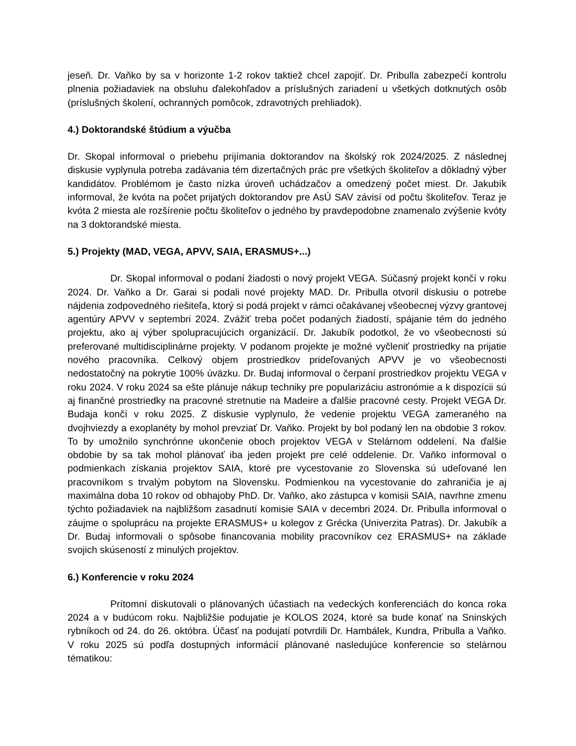jeseň. Dr. Vaňko by sa v horizonte 1-2 rokov taktiež chcel zapojiť. Dr. Pribulla zabezpečí kontrolu plnenia požiadaviek na obsluhu ďalekohľadov a príslušných zariadení u všetkých dotknutých osôb (príslušných školení, ochranných pomôcok, zdravotných prehliadok).
4.) Doktorandské štúdium a výučba
Dr. Skopal informoval o priebehu prijímania doktorandov na školský rok 2024/2025. Z následnej diskusie vyplynula potreba zadávania tém dizertačných prác pre všetkých školiteľov a dôkladný výber kandidátov. Problémom je často nízka úroveň uchádzačov a omedzený počet miest. Dr. Jakubík informoval, že kvóta na počet prijatých doktorandov pre AsÚ SAV závisí od počtu školiteľov. Teraz je kvóta 2 miesta ale rozšírenie počtu školiteľov o jedného by pravdepodobne znamenalo zvýšenie kvóty na 3 doktorandské miesta.
5.) Projekty (MAD, VEGA, APVV, SAIA, ERASMUS+...)
Dr. Skopal informoval o podaní žiadosti o nový projekt VEGA. Súčasný projekt končí v roku 2024. Dr. Vaňko a Dr. Garai si podali nové projekty MAD. Dr. Pribulla otvoril diskusiu o potrebe nájdenia zodpovedného riešiteľa, ktorý si podá projekt v rámci očakávanej všeobecnej výzvy grantovej agentúry APVV v septembri 2024. Zvážiť treba počet podaných žiadostí, spájanie tém do jedného projektu, ako aj výber spolupracujúcich organizácií. Dr. Jakubík podotkol, že vo všeobecnosti sú preferované multidisciplinárne projekty. V podanom projekte je možné vyčleniť prostriedky na prijatie nového pracovníka. Celkový objem prostriedkov prideľovaných APVV je vo všeobecnosti nedostatočný na pokrytie 100% úväzku. Dr. Budaj informoval o čerpaní prostriedkov projektu VEGA v roku 2024. V roku 2024 sa ešte plánuje nákup techniky pre popularizáciu astronómie a k dispozícii sú aj finančné prostriedky na pracovné stretnutie na Madeire a ďalšie pracovné cesty. Projekt VEGA Dr. Budaja končí v roku 2025. Z diskusie vyplynulo, že vedenie projektu VEGA zameraného na dvojhviezdy a exoplanéty by mohol prevziať Dr. Vaňko. Projekt by bol podaný len na obdobie 3 rokov. To by umožnilo synchrónne ukončenie oboch projektov VEGA v Stelárnom oddelení. Na ďalšie obdobie by sa tak mohol plánovať iba jeden projekt pre celé oddelenie. Dr. Vaňko informoval o podmienkach získania projektov SAIA, ktoré pre vycestovanie zo Slovenska sú udeľované len pracovníkom s trvalým pobytom na Slovensku. Podmienkou na vycestovanie do zahraničia je aj maximálna doba 10 rokov od obhajoby PhD. Dr. Vaňko, ako zástupca v komisii SAIA, navrhne zmenu týchto požiadaviek na najbližšom zasadnutí komisie SAIA v decembri 2024. Dr. Pribulla informoval o záujme o spoluprácu na projekte ERASMUS+ u kolegov z Grécka (Univerzita Patras). Dr. Jakubík a Dr. Budaj informovali o spôsobe financovania mobility pracovníkov cez ERASMUS+ na základe svojich skúseností z minulých projektov.
6.) Konferencie v roku 2024
Prítomní diskutovali o plánovaných účastiach na vedeckých konferenciách do konca roka 2024 a v budúcom roku. Najbližšie podujatie je KOLOS 2024, ktoré sa bude konať na Sninských rybníkoch od 24. do 26. októbra. Účasť na podujatí potvrdili Dr. Hambálek, Kundra, Pribulla a Vaňko. V roku 2025 sú podľa dostupných informácií plánované nasledujúce konferencie so stelárnou tématikou: